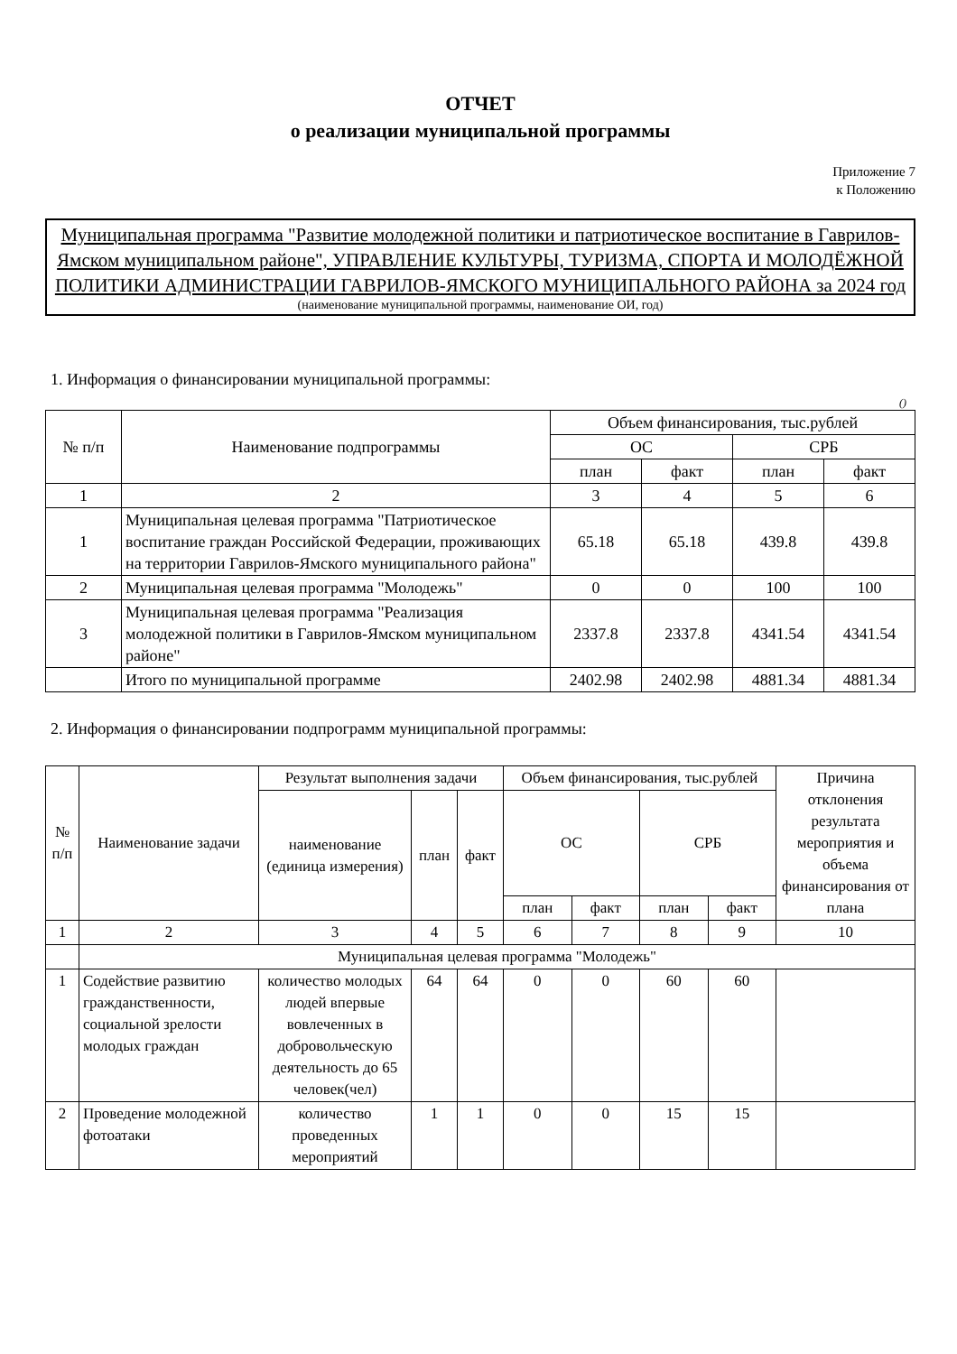ОТЧЕТ
о реализации муниципальной программы
Приложение 7
к Положению
Муниципальная программа "Развитие молодежной политики и патриотическое воспитание в Гаврилов-Ямском муниципальном районе", УПРАВЛЕНИЕ КУЛЬТУРЫ, ТУРИЗМА, СПОРТА И МОЛОДЁЖНОЙ ПОЛИТИКИ АДМИНИСТРАЦИИ ГАВРИЛОВ-ЯМСКОГО МУНИЦИПАЛЬНОГО РАЙОНА за 2024 год
(наименование муниципальной программы, наименование ОИ, год)
1. Информация о финансировании муниципальной программы:
()
| № п/п | Наименование подпрограммы | Объем финансирования, тыс.рублей | | | |
| --- | --- | --- | --- | --- | --- |
| | | ОС | | СРБ | |
| | | план | факт | план | факт |
| 1 | 2 | 3 | 4 | 5 | 6 |
| 1 | Муниципальная целевая программа "Патриотическое воспитание граждан Российской Федерации, проживающих на территории Гаврилов-Ямского муниципального района" | 65.18 | 65.18 | 439.8 | 439.8 |
| 2 | Муниципальная целевая программа "Молодежь" | 0 | 0 | 100 | 100 |
| 3 | Муниципальная целевая программа "Реализация молодежной политики в Гаврилов-Ямском муниципальном районе" | 2337.8 | 2337.8 | 4341.54 | 4341.54 |
| | Итого по муниципальной программе | 2402.98 | 2402.98 | 4881.34 | 4881.34 |
2. Информация о финансировании подпрограмм муниципальной программы:
| № п/п | Наименование задачи | Результат выполнения задачи | | | Объем финансирования, тыс.рублей | | | | Причина отклонения результата мероприятия и объема финансирования от плана |
| --- | --- | --- | --- | --- | --- | --- | --- | --- | --- |
| | | наименование (единица измерения) | план | факт | ОС | | СРБ | | |
| | | | | | план | факт | план | факт | |
| 1 | 2 | 3 | 4 | 5 | 6 | 7 | 8 | 9 | 10 |
| | Муниципальная целевая программа "Молодежь" | | | | | | | | |
| 1 | Содействие развитию гражданственности, социальной зрелости молодых граждан | количество молодых людей впервые вовлеченных в добровольческую деятельность до 65 человек(чел) | 64 | 64 | 0 | 0 | 60 | 60 | |
| 2 | Проведение молодежной фотоатаки | количество проведенных мероприятий | 1 | 1 | 0 | 0 | 15 | 15 | |